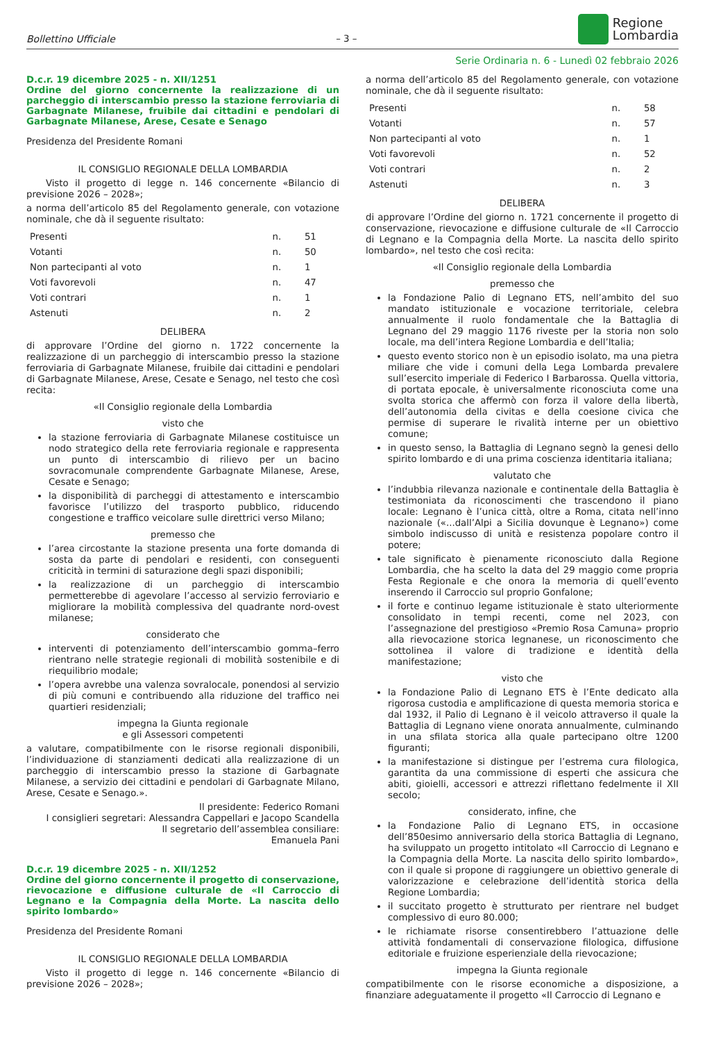Bollettino Ufficiale – 3 –
Regione
Lombardia
Serie Ordinaria n. 6 - Lunedì 02 febbraio 2026
D.c.r. 19 dicembre 2025 - n. XII/1251
Ordine del giorno concernente la realizzazione di un parcheggio di interscambio presso la stazione ferroviaria di Garbagnate Milanese, fruibile dai cittadini e pendolari di Garbagnate Milanese, Arese, Cesate e Senago
Presidenza del Presidente Romani
IL CONSIGLIO REGIONALE DELLA LOMBARDIA
Visto il progetto di legge n. 146 concernente «Bilancio di previsione 2026 – 2028»;
a norma dell’articolo 85 del Regolamento generale, con votazione nominale, che dà il seguente risultato:
| Presenti | n. | 51 |
| Votanti | n. | 50 |
| Non partecipanti al voto | n. | 1 |
| Voti favorevoli | n. | 47 |
| Voti contrari | n. | 1 |
| Astenuti | n. | 2 |
DELIBERA
di approvare l’Ordine del giorno n. 1722 concernente la realizzazione di un parcheggio di interscambio presso la stazione ferroviaria di Garbagnate Milanese, fruibile dai cittadini e pendolari di Garbagnate Milanese, Arese, Cesate e Senago, nel testo che così recita:
«Il Consiglio regionale della Lombardia
visto che
la stazione ferroviaria di Garbagnate Milanese costituisce un nodo strategico della rete ferroviaria regionale e rappresenta un punto di interscambio di rilievo per un bacino sovracomunale comprendente Garbagnate Milanese, Arese, Cesate e Senago;
la disponibilità di parcheggi di attestamento e interscambio favorisce l’utilizzo del trasporto pubblico, riducendo congestione e traffico veicolare sulle direttrici verso Milano;
premesso che
l’area circostante la stazione presenta una forte domanda di sosta da parte di pendolari e residenti, con conseguenti criticità in termini di saturazione degli spazi disponibili;
la realizzazione di un parcheggio di interscambio permetterebbe di agevolare l’accesso al servizio ferroviario e migliorare la mobilità complessiva del quadrante nord-ovest milanese;
considerato che
interventi di potenziamento dell’interscambio gomma–ferro rientrano nelle strategie regionali di mobilità sostenibile e di riequilibrio modale;
l’opera avrebbe una valenza sovralocale, ponendosi al servizio di più comuni e contribuendo alla riduzione del traffico nei quartieri residenziali;
impegna la Giunta regionale
e gli Assessori competenti
a valutare, compatibilmente con le risorse regionali disponibili, l’individuazione di stanziamenti dedicati alla realizzazione di un parcheggio di interscambio presso la stazione di Garbagnate Milanese, a servizio dei cittadini e pendolari di Garbagnate Milano, Arese, Cesate e Senago.».
Il presidente: Federico Romani
I consiglieri segretari: Alessandra Cappellari e Jacopo Scandella
Il segretario dell’assemblea consiliare:
Emanuela Pani
D.c.r. 19 dicembre 2025 - n. XII/1252
Ordine del giorno concernente il progetto di conservazione, rievocazione e diffusione culturale de «Il Carroccio di Legnano e la Compagnia della Morte. La nascita dello spirito lombardo»
Presidenza del Presidente Romani
IL CONSIGLIO REGIONALE DELLA LOMBARDIA
Visto il progetto di legge n. 146 concernente «Bilancio di previsione 2026 – 2028»;
a norma dell’articolo 85 del Regolamento generale, con votazione nominale, che dà il seguente risultato:
| Presenti | n. | 58 |
| Votanti | n. | 57 |
| Non partecipanti al voto | n. | 1 |
| Voti favorevoli | n. | 52 |
| Voti contrari | n. | 2 |
| Astenuti | n. | 3 |
DELIBERA
di approvare l’Ordine del giorno n. 1721 concernente il progetto di conservazione, rievocazione e diffusione culturale de «Il Carroccio di Legnano e la Compagnia della Morte. La nascita dello spirito lombardo», nel testo che così recita:
«Il Consiglio regionale della Lombardia
premesso che
la Fondazione Palio di Legnano ETS, nell’ambito del suo mandato istituzionale e vocazione territoriale, celebra annualmente il ruolo fondamentale che la Battaglia di Legnano del 29 maggio 1176 riveste per la storia non solo locale, ma dell’intera Regione Lombardia e dell’Italia;
questo evento storico non è un episodio isolato, ma una pietra miliare che vide i comuni della Lega Lombarda prevalere sull’esercito imperiale di Federico I Barbarossa. Quella vittoria, di portata epocale, è universalmente riconosciuta come una svolta storica che affermò con forza il valore della libertà, dell’autonomia della civitas e della coesione civica che permise di superare le rivalità interne per un obiettivo comune;
in questo senso, la Battaglia di Legnano segnò la genesi dello spirito lombardo e di una prima coscienza identitaria italiana;
valutato che
l’indubbia rilevanza nazionale e continentale della Battaglia è testimoniata da riconoscimenti che trascendono il piano locale: Legnano è l’unica città, oltre a Roma, citata nell’inno nazionale («...dall’Alpi a Sicilia dovunque è Legnano») come simbolo indiscusso di unità e resistenza popolare contro il potere;
tale significato è pienamente riconosciuto dalla Regione Lombardia, che ha scelto la data del 29 maggio come propria Festa Regionale e che onora la memoria di quell’evento inserendo il Carroccio sul proprio Gonfalone;
il forte e continuo legame istituzionale è stato ulteriormente consolidato in tempi recenti, come nel 2023, con l’assegnazione del prestigioso «Premio Rosa Camuna» proprio alla rievocazione storica legnanese, un riconoscimento che sottolinea il valore di tradizione e identità della manifestazione;
visto che
la Fondazione Palio di Legnano ETS è l’Ente dedicato alla rigorosa custodia e amplificazione di questa memoria storica e dal 1932, il Palio di Legnano è il veicolo attraverso il quale la Battaglia di Legnano viene onorata annualmente, culminando in una sfilata storica alla quale partecipano oltre 1200 figuranti;
la manifestazione si distingue per l’estrema cura filologica, garantita da una commissione di esperti che assicura che abiti, gioielli, accessori e attrezzi riflettano fedelmente il XII secolo;
considerato, infine, che
la Fondazione Palio di Legnano ETS, in occasione dell’850esimo anniversario della storica Battaglia di Legnano, ha sviluppato un progetto intitolato «Il Carroccio di Legnano e la Compagnia della Morte. La nascita dello spirito lombardo», con il quale si propone di raggiungere un obiettivo generale di valorizzazione e celebrazione dell’identità storica della Regione Lombardia;
il succitato progetto è strutturato per rientrare nel budget complessivo di euro 80.000;
le richiamate risorse consentirebbero l’attuazione delle attività fondamentali di conservazione filologica, diffusione editoriale e fruizione esperienziale della rievocazione;
impegna la Giunta regionale
compatibilmente con le risorse economiche a disposizione, a finanziare adeguatamente il progetto «Il Carroccio di Legnano e